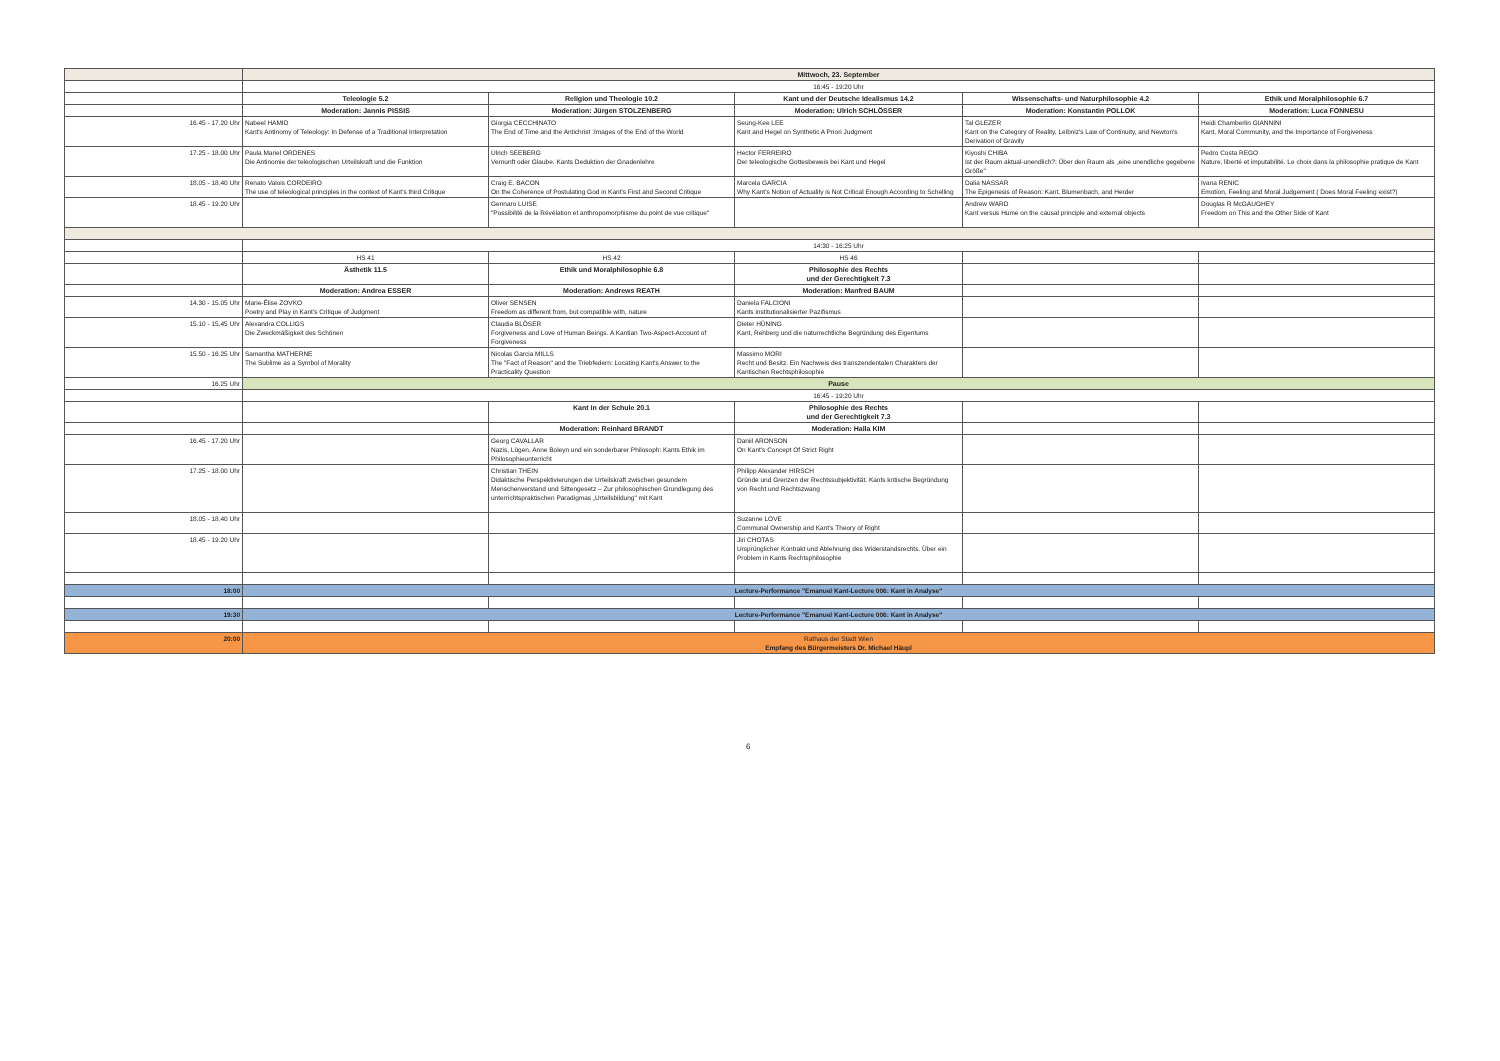| | Mittwoch, 23. September | | | | |
| | 16:45 - 19:20 Uhr | | | | |
| | Teleologie 5.2 | Religion und Theologie 10.2 | Kant und der Deutsche Idealismus 14.2 | Wissenschafts- und Naturphilosophie 4.2 | Ethik und Moralphilosophie 6.7 |
| | Moderation: Jannis PISSIS | Moderation: Jürgen STOLZENBERG | Moderation: Ulrich SCHLÖSSER | Moderation: Konstantin POLLOK | Moderation: Luca FONNESU |
| 16.45 - 17.20 Uhr | Nabeel HAMID Kant's Antinomy of Teleology: In Defense of a Traditional Interpretation | Giorgia CECCHINATO The End of Time and the Antichrist :Images of the End of the World | Seung-Kee LEE Kant and Hegel on Synthetic A Priori Judgment | Tal GLEZER Kant on the Category of Reality, Leibniz's Law of Continuity, and Newton's Derivation of Gravity | Heidi Chamberlin GIANNINI Kant, Moral Community, and the Importance of Forgiveness |
| 17.25 - 18.00 Uhr | Paula Mariel ORDENES Die Antinomie der teleologischen Urteilskraft und die Funktion | Ulrich SEEBERG Vernunft oder Glaube. Kants Deduktion der Gnadenlehre | Hector FERREIRO Der teleologische Gottesbeweis bei Kant und Hegel | Kiyoshi CHIBA Ist der Raum aktual-unendlich?: Über den Raum als „eine unendliche gegebene Größe" | Pedro Costa REGO Nature, liberté et imputabilité. Le choix dans la philosophie pratique de Kant |
| 18.05 - 18.40 Uhr | Renato Valois CORDEIRO The use of teleological principles in the context of Kant's third Critique | Craig E. BACON On the Coherence of Postulating God in Kant's First and Second Critique | Marcela GARCIA Why Kant's Notion of Actuality is Not Critical Enough According to Schelling | Dalia NASSAR The Epigenesis of Reason: Kant, Blumenbach, and Herder | Ivana RENIC Emotion, Feeling and Moral Judgement ( Does Moral Feeling exist?) |
| 18.45 - 19.20 Uhr | | Gennaro LUISE "Possibilité de la Révélation et anthropomorphisme du point de vue critique" | | Andrew WARD Kant versus Hume on the causal principle and external objects | Douglas R McGAUGHEY Freedom on This and the Other Side of Kant |
| | 14:30 - 16:25 Uhr | | | | |
| | HS 41 | HS 42 | HS 46 | | |
| | Ästhetik 11.5 | Ethik und Moralphilosophie 6.8 | Philosophie des Rechts und der Gerechtigkeit 7.3 | | |
| | Moderation: Andrea ESSER | Moderation: Andrews REATH | Moderation: Manfred BAUM | | |
| 14.30 - 15.05 Uhr | Marie-Élise ZOVKO Poetry and Play in Kant's Critique of Judgment | Oliver SENSEN Freedom as different from, but compatible with, nature | Daniela FALCIONI Kants institutionalisierter Pazifismus | | |
| 15.10 - 15.45 Uhr | Alexandra COLLIGS Die Zweckmäßigkeit des Schönen | Claudia BLÖSER Forgiveness and Love of Human Beings. A Kantian Two-Aspect-Account of Forgiveness | Dieter HÜNING Kant, Rehberg und die naturrechtliche Begründung des Eigentums | | |
| 15.50 - 16.25 Uhr | Samantha MATHERNE The Sublime as a Symbol of Morality | Nicolas Garcia MILLS The "Fact of Reason" and the Triebfedern: Locating Kant's Answer to the Practicality Question | Massimo MORI Recht und Besitz. Ein Nachweis des transzendentalen Charakters der Kantischen Rechtsphilosophie | | |
| 16.25 Uhr | Pause | | | | |
| | 16:45 - 19:20 Uhr | | | | |
| | | Kant in der Schule 20.1 | Philosophie des Rechts und der Gerechtigkeit 7.3 | | |
| | | Moderation: Reinhard BRANDT | Moderation: Halla KIM | | |
| 16.45 - 17.20 Uhr | | Georg CAVALLAR Nazis, Lügen, Anne Boleyn und ein sonderbarer Philosoph: Kants Ethik im Philosophieunterricht | Daniil ARONSON On Kant's Concept Of Strict Right | | |
| 17.25 - 18.00 Uhr | | Christian THEIN Didaktische Perspektivierungen der Urteilskraft zwischen gesundem Menschenverstand und Sittengesetz – Zur philosophischen Grundlegung des unterrichtspraktischen Paradigmas „Urteilsbildung" mit Kant | Philipp Alexander HIRSCH Gründe und Grenzen der Rechtssubjektivität. Kants kritische Begründung von Recht und Rechtszwang | | |
| 18.05 - 18.40 Uhr | | | Suzanne LOVE Communal Ownership and Kant's Theory of Right | | |
| 18.45 - 19.20 Uhr | | | Jiri CHOTAS Ursprünglicher Kontrakt und Ablehnung des Widerstandsrechts. Über ein Problem in Kants Rechtsphilosophie | | |
| 18:00 | Lecture-Performance "Emanuel Kant-Lecture 006: Kant in Analyse" | | | | |
| 19:30 | Lecture-Performance "Emanuel Kant-Lecture 006: Kant in Analyse" | | | | |
| 20:00 | Rathaus der Stadt Wien Empfang des Bürgermeisters Dr. Michael Häupl | | | | |
6